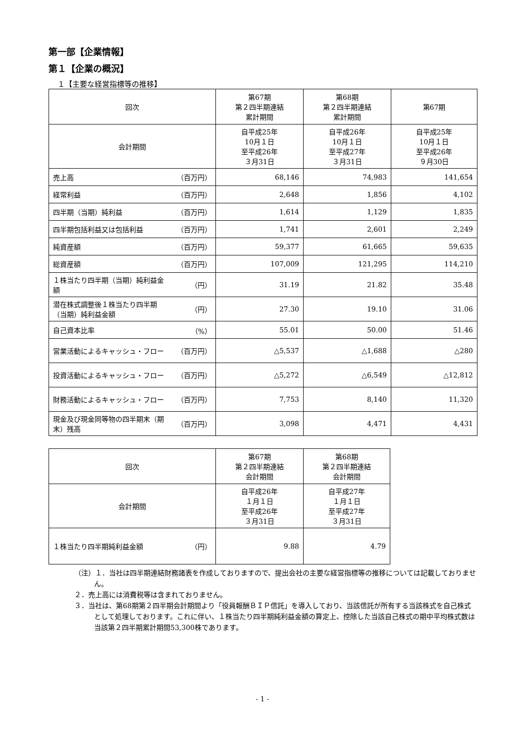第一部【企業情報】
第１【企業の概況】
１【主要な経営指標等の推移】
| 回次 | 第67期 第２四半期連結 累計期間 | 第68期 第２四半期連結 累計期間 | 第67期 |
| 会計期間 | 自平成25年 10月１日 至平成26年 ３月31日 | 自平成26年 10月１日 至平成27年 ３月31日 | 自平成25年 10月１日 至平成26年 ９月30日 |
| 売上高 （百万円） | 68,146 | 74,983 | 141,654 |
| 経常利益 （百万円） | 2,648 | 1,856 | 4,102 |
| 四半期（当期）純利益 （百万円） | 1,614 | 1,129 | 1,835 |
| 四半期包括利益又は包括利益 （百万円） | 1,741 | 2,601 | 2,249 |
| 純資産額 （百万円） | 59,377 | 61,665 | 59,635 |
| 総資産額 （百万円） | 107,009 | 121,295 | 114,210 |
| １株当たり四半期（当期）純利益金額 （円） | 31.19 | 21.82 | 35.48 |
| 潜在株式調整後１株当たり四半期（当期）純利益金額 （円） | 27.30 | 19.10 | 31.06 |
| 自己資本比率 （%） | 55.01 | 50.00 | 51.46 |
| 営業活動によるキャッシュ・フロー （百万円） | △5,537 | △1,688 | △280 |
| 投資活動によるキャッシュ・フロー （百万円） | △5,272 | △6,549 | △12,812 |
| 財務活動によるキャッシュ・フロー （百万円） | 7,753 | 8,140 | 11,320 |
| 現金及び現金同等物の四半期末（期末）残高 （百万円） | 3,098 | 4,471 | 4,431 |
| 回次 | 第67期 第２四半期連結 会計期間 | 第68期 第２四半期連結 会計期間 |
| 会計期間 | 自平成26年 １月１日 至平成26年 ３月31日 | 自平成27年 １月１日 至平成27年 ３月31日 |
| １株当たり四半期純利益金額 （円） | 9.88 | 4.79 |
（注）１．当社は四半期連結財務諸表を作成しておりますので、提出会社の主要な経営指標等の推移については記載しておりません。
２．売上高には消費税等は含まれておりません。
３．当社は、第68期第２四半期会計期間より「役員報酬ＢＩＰ信託」を導入しており、当該信託が所有する当該株式を自己株式として処理しております。これに伴い、１株当たり四半期純利益金額の算定上、控除した当該自己株式の期中平均株式数は当該第２四半期累計期間53,300株であります。
- 1 -